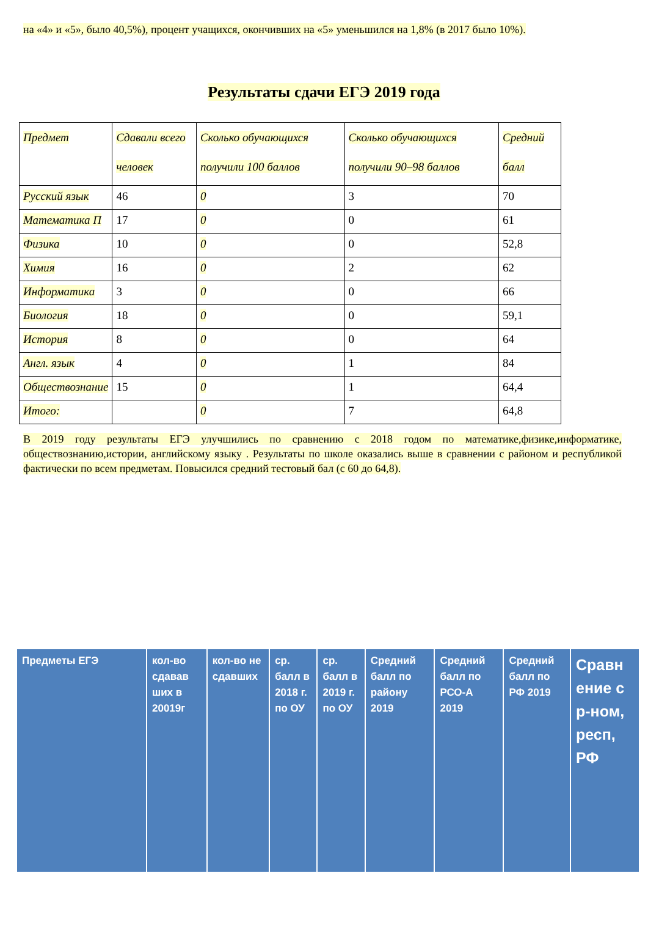на «4» и «5», было 40,5%), процент учащихся, окончивших на «5» уменьшился на 1,8% (в 2017 было 10%).
Результаты сдачи ЕГЭ 2019 года
| Предмет | Сдавали всего человек | Сколько обучающихся получили 100 баллов | Сколько обучающихся получили 90–98 баллов | Средний балл |
| Русский язык | 46 | 0 | 3 | 70 |
| Математика П | 17 | 0 | 0 | 61 |
| Физика | 10 | 0 | 0 | 52,8 |
| Химия | 16 | 0 | 2 | 62 |
| Информатика | 3 | 0 | 0 | 66 |
| Биология | 18 | 0 | 0 | 59,1 |
| История | 8 | 0 | 0 | 64 |
| Англ. язык | 4 | 0 | 1 | 84 |
| Обществознание | 15 | 0 | 1 | 64,4 |
| Итого: | | 0 | 7 | 64,8 |
В 2019 году результаты ЕГЭ улучшились по сравнению с 2018 годом по математике,физике,информатике, обществознанию,истории, английскому языку . Результаты по школе оказались выше в сравнении с районом и республикой фактически по всем предметам. Повысился средний тестовый бал (с 60 до 64,8).
| Предметы ЕГЭ | кол-во сдавав ших в 20019г | кол-во не сдавших | ср. балл в 2018 г. по ОУ | ср. балл в 2019 г. по ОУ | Средний балл по району 2019 | Средний балл по РСО-А 2019 | Средний балл по РФ 2019 | Сравн ение с р-ном, респ, РФ |
| --- | --- | --- | --- | --- | --- | --- | --- | --- |